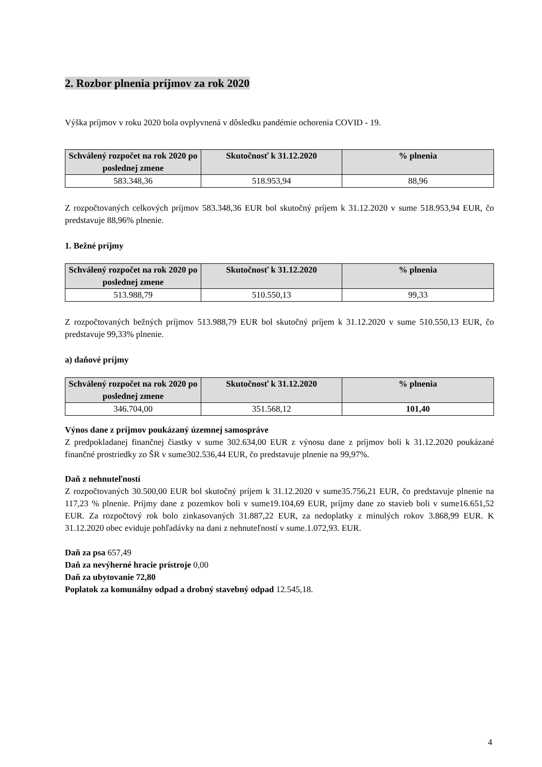2. Rozbor plnenia príjmov za rok 2020
Výška príjmov v roku 2020 bola ovplyvnená v dôsledku pandémie ochorenia COVID - 19.
| Schválený rozpočet na rok 2020 po poslednej zmene | Skutočnosť k 31.12.2020 | % plnenia |
| --- | --- | --- |
| 583.348,36 | 518.953,94 | 88,96 |
Z rozpočtovaných celkových príjmov 583.348,36 EUR bol skutočný príjem k 31.12.2020 v sume 518.953,94 EUR, čo predstavuje 88,96% plnenie.
1. Bežné príjmy
| Schválený rozpočet na rok 2020 po poslednej zmene | Skutočnosť k 31.12.2020 | % plnenia |
| --- | --- | --- |
| 513.988,79 | 510.550,13 | 99,33 |
Z rozpočtovaných bežných príjmov 513.988,79 EUR bol skutočný príjem k 31.12.2020 v sume 510.550,13 EUR, čo predstavuje 99,33% plnenie.
a) daňové príjmy
| Schválený rozpočet na rok 2020 po poslednej zmene | Skutočnosť k 31.12.2020 | % plnenia |
| --- | --- | --- |
| 346.704,00 | 351.568,12 | 101,40 |
Výnos dane z príjmov poukázaný územnej samospráve
Z predpokladanej finančnej čiastky v sume 302.634,00 EUR z výnosu dane z príjmov boli k 31.12.2020 poukázané finančné prostriedky zo ŠR v sume302.536,44 EUR, čo predstavuje plnenie na 99,97%.
Daň z nehnuteľností
Z rozpočtovaných 30.500,00 EUR bol skutočný príjem k 31.12.2020 v sume35.756,21 EUR, čo predstavuje plnenie na 117,23 % plnenie. Príjmy dane z pozemkov boli v sume19.104,69 EUR, príjmy dane zo stavieb boli v sume16.651,52 EUR. Za rozpočtový rok bolo zinkasovaných 31.887,22 EUR, za nedoplatky z minulých rokov 3.868,99 EUR. K 31.12.2020 obec eviduje pohľadávky na dani z nehnuteľností v sume.1.072,93. EUR.
Daň za psa 657,49
Daň za nevýherné hracie prístroje 0,00
Daň za ubytovanie 72,80
Poplatok za komunálny odpad a drobný stavebný odpad 12.545,18.
4